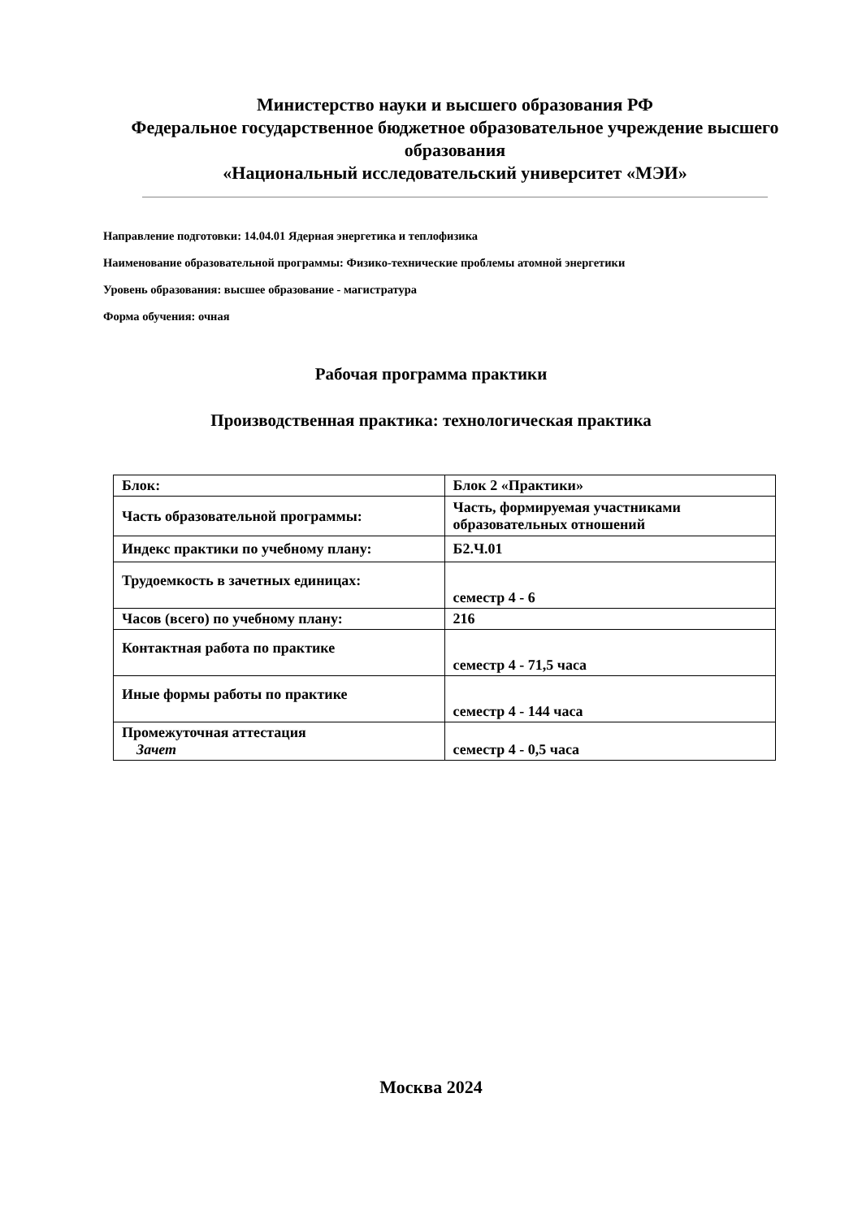Министерство науки и высшего образования РФ
Федеральное государственное бюджетное образовательное учреждение высшего образования
«Национальный исследовательский университет «МЭИ»
Направление подготовки: 14.04.01 Ядерная энергетика и теплофизика
Наименование образовательной программы: Физико-технические проблемы атомной энергетики
Уровень образования: высшее образование - магистратура
Форма обучения: очная
Рабочая программа практики
Производственная практика: технологическая практика
| Блок: | Блок 2 «Практики» |
| Часть образовательной программы: | Часть, формируемая участниками образовательных отношений |
| Индекс практики по учебному плану: | Б2.Ч.01 |
| Трудоемкость в зачетных единицах: | семестр 4 - 6 |
| Часов (всего) по учебному плану: | 216 |
| Контактная работа по практике | семестр 4 - 71,5 часа |
| Иные формы работы по практике | семестр 4 - 144 часа |
| Промежуточная аттестация Зачет | семестр 4 - 0,5 часа |
Москва 2024